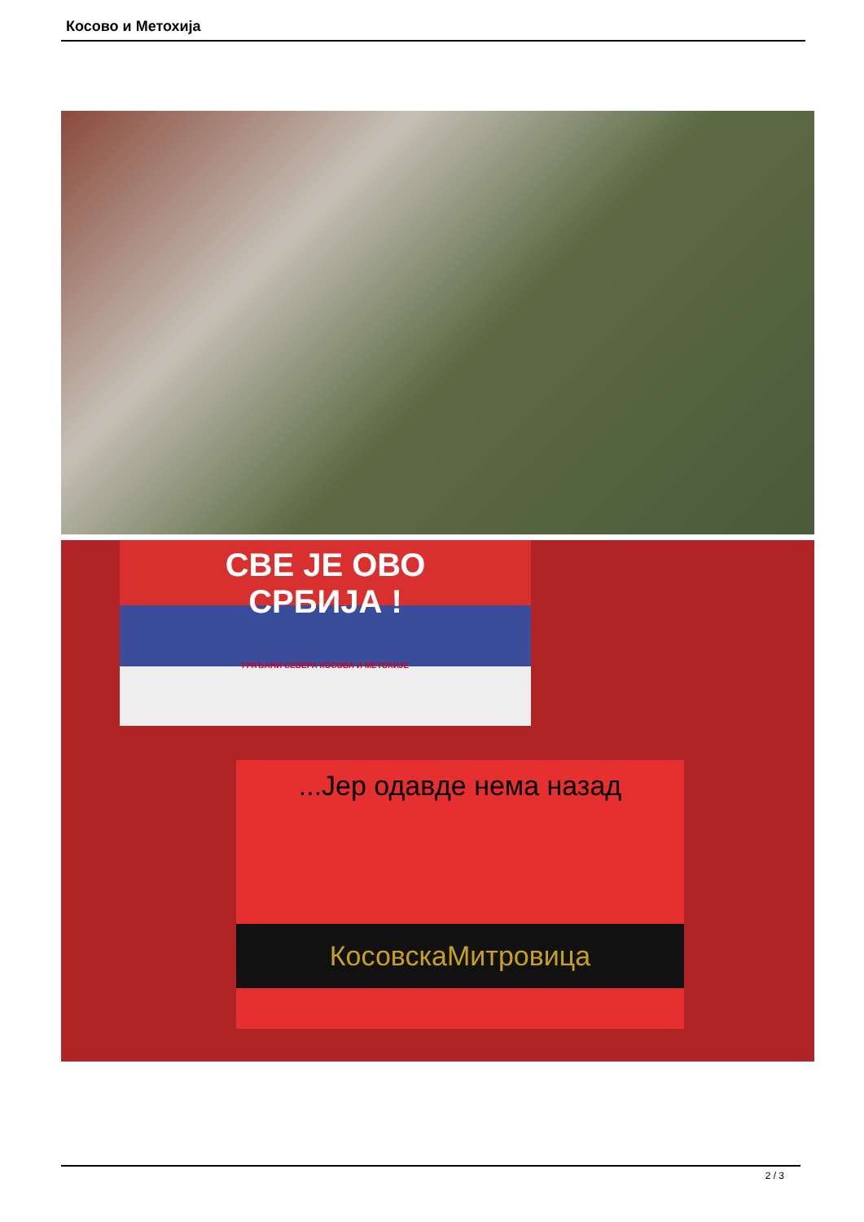Косово и Метохија
СВЕ ЈЕ ОВО
СРБИЈА !
ГРАЂАНИ СЕВЕРА КОСОВА И МЕТОХИЈЕ
...Јер одавде нема назад
КосовскаМитровица
2 / 3